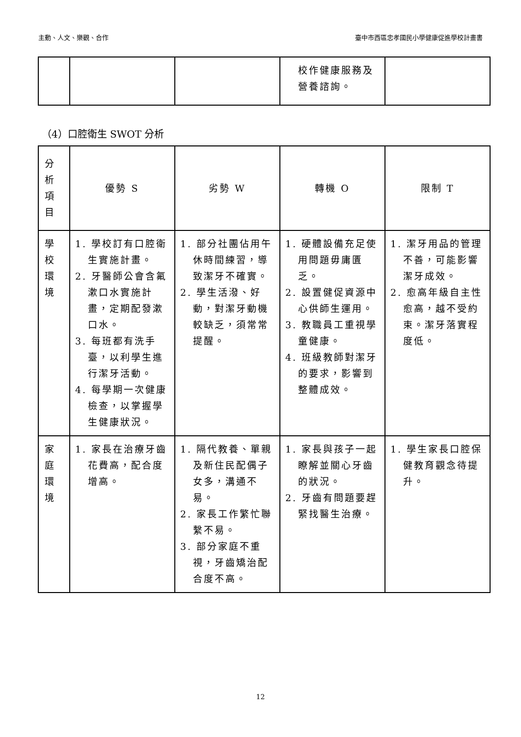主動、人文、樂觀、合作 臺中市西區忠孝國民小學健康促進學校計畫書
| | | | 校作健康服務及營養諮詢。 | |
（4）口腔衛生 SWOT 分析
| 分 析 項 目 | 優勢 S | 劣勢 W | 轉機 O | 限制 T |
| --- | --- | --- | --- | --- |
| 學 校 環 境 | 1. 學校訂有口腔衛生實施計畫。 2. 牙醫師公會含氟漱口水實施計畫，定期配發漱口水。 3. 每班都有洗手臺，以利學生進行潔牙活動。 4. 每學期一次健康檢查，以掌握學生健康狀況。 | 1. 部分社團佔用午休時間練習，導致潔牙不確實。 2. 學生活潑、好動，對潔牙動機較缺乏，須常常提醒。 | 1. 硬體設備充足使用問題毋庸匱乏。 2. 設置健促資源中心供師生運用。 3. 教職員工重視學童健康。 4. 班級教師對潔牙的要求，影響到整體成效。 | 1. 潔牙用品的管理不善，可能影響潔牙成效。 2. 愈高年級自主性愈高，越不受約束。潔牙落實程度低。 |
| 家 庭 環 境 | 1. 家長在治療牙齒花費高，配合度增高。 | 1. 隔代教養、單親及新住民配偶子女多，溝通不易。 2. 家長工作繁忙聯繫不易。 3. 部分家庭不重視，牙齒矯治配合度不高。 | 1. 家長與孩子一起瞭解並關心牙齒的狀況。 2. 牙齒有問題要趕緊找醫生治療。 | 1. 學生家長口腔保健教育觀念待提升。 |
12